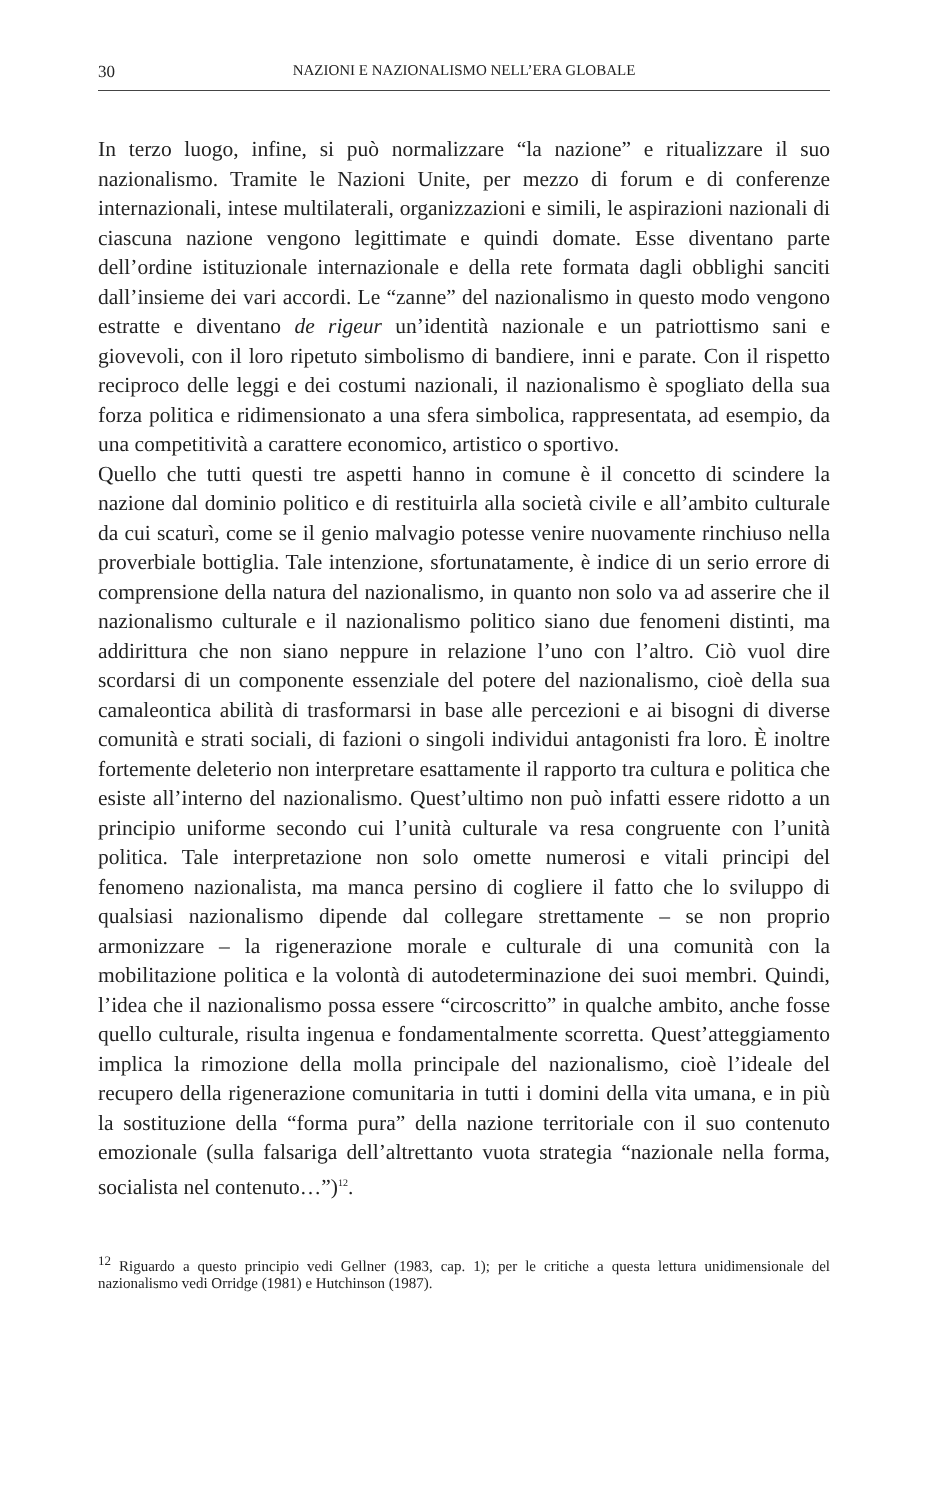30 NAZIONI E NAZIONALISMO NELL’ERA GLOBALE
In terzo luogo, infine, si può normalizzare “la nazione” e ritualizzare il suo nazionalismo. Tramite le Nazioni Unite, per mezzo di forum e di conferenze internazionali, intese multilaterali, organizzazioni e simili, le aspirazioni nazionali di ciascuna nazione vengono legittimate e quindi domate. Esse diventano parte dell’ordine istituzionale internazionale e della rete formata dagli obblighi sanciti dall’insieme dei vari accordi. Le “zanne” del nazionalismo in questo modo vengono estratte e diventano de rigeur un’identità nazionale e un patriottismo sani e giovevoli, con il loro ripetuto simbolismo di bandiere, inni e parate. Con il rispetto reciproco delle leggi e dei costumi nazionali, il nazionalismo è spogliato della sua forza politica e ridimensionato a una sfera simbolica, rappresentata, ad esempio, da una competitività a carattere economico, artistico o sportivo.
Quello che tutti questi tre aspetti hanno in comune è il concetto di scindere la nazione dal dominio politico e di restituirla alla società civile e all’ambito culturale da cui scaturì, come se il genio malvagio potesse venire nuovamente rinchiuso nella proverbiale bottiglia. Tale intenzione, sfortunatamente, è indice di un serio errore di comprensione della natura del nazionalismo, in quanto non solo va ad asserire che il nazionalismo culturale e il nazionalismo politico siano due fenomeni distinti, ma addirittura che non siano neppure in relazione l’uno con l’altro. Ciò vuol dire scordarsi di un componente essenziale del potere del nazionalismo, cioè della sua camaleontica abilità di trasformarsi in base alle percezioni e ai bisogni di diverse comunità e strati sociali, di fazioni o singoli individui antagonisti fra loro. È inoltre fortemente deleterio non interpretare esattamente il rapporto tra cultura e politica che esiste all’interno del nazionalismo. Quest’ultimo non può infatti essere ridotto a un principio uniforme secondo cui l’unità culturale va resa congruente con l’unità politica. Tale interpretazione non solo omette numerosi e vitali principi del fenomeno nazionalista, ma manca persino di cogliere il fatto che lo sviluppo di qualsiasi nazionalismo dipende dal collegare strettamente – se non proprio armonizzare – la rigenerazione morale e culturale di una comunità con la mobilitazione politica e la volontà di autodeterminazione dei suoi membri. Quindi, l’idea che il nazionalismo possa essere “circoscritto” in qualche ambito, anche fosse quello culturale, risulta ingenua e fondamentalmente scorretta. Quest’atteggiamento implica la rimozione della molla principale del nazionalismo, cioè l’ideale del recupero della rigenerazione comunitaria in tutti i domini della vita umana, e in più la sostituzione della “forma pura” della nazione territoriale con il suo contenuto emozionale (sulla falsariga dell’altrettanto vuota strategia “nazionale nella forma, socialista nel contenuto…”)<sup>12</sup>.
<sup>12</sup> Riguardo a questo principio vedi Gellner (1983, cap. 1); per le critiche a questa lettura unidimensionale del nazionalismo vedi Orridge (1981) e Hutchinson (1987).